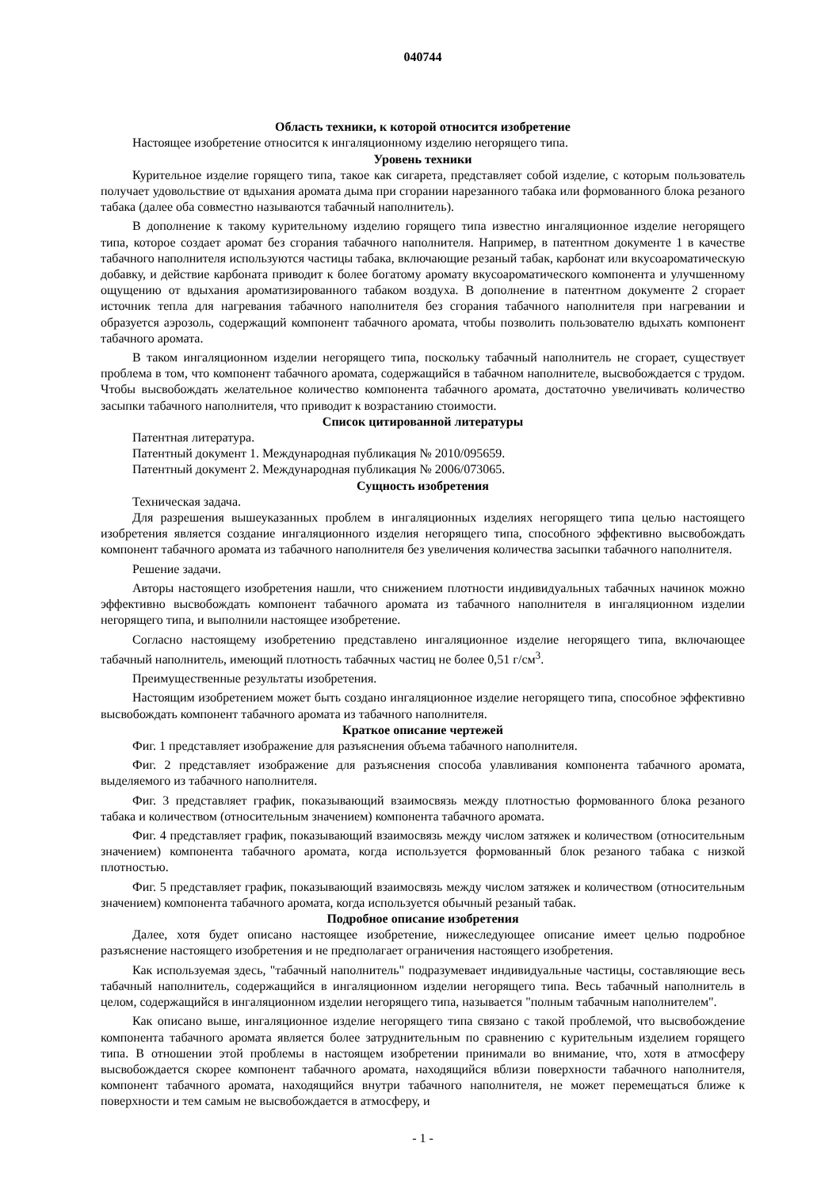040744
Область техники, к которой относится изобретение
Настоящее изобретение относится к ингаляционному изделию негорящего типа.
Уровень техники
Курительное изделие горящего типа, такое как сигарета, представляет собой изделие, с которым пользователь получает удовольствие от вдыхания аромата дыма при сгорании нарезанного табака или формованного блока резаного табака (далее оба совместно называются табачный наполнитель).
В дополнение к такому курительному изделию горящего типа известно ингаляционное изделие негорящего типа, которое создает аромат без сгорания табачного наполнителя. Например, в патентном документе 1 в качестве табачного наполнителя используются частицы табака, включающие резаный табак, карбонат или вкусоароматическую добавку, и действие карбоната приводит к более богатому аромату вкусоароматического компонента и улучшенному ощущению от вдыхания ароматизированного табаком воздуха. В дополнение в патентном документе 2 сгорает источник тепла для нагревания табачного наполнителя без сгорания табачного наполнителя при нагревании и образуется аэрозоль, содержащий компонент табачного аромата, чтобы позволить пользователю вдыхать компонент табачного аромата.
В таком ингаляционном изделии негорящего типа, поскольку табачный наполнитель не сгорает, существует проблема в том, что компонент табачного аромата, содержащийся в табачном наполнителе, высвобождается с трудом. Чтобы высвобождать желательное количество компонента табачного аромата, достаточно увеличивать количество засыпки табачного наполнителя, что приводит к возрастанию стоимости.
Список цитированной литературы
Патентная литература.
Патентный документ 1. Международная публикация № 2010/095659.
Патентный документ 2. Международная публикация № 2006/073065.
Сущность изобретения
Техническая задача.
Для разрешения вышеуказанных проблем в ингаляционных изделиях негорящего типа целью настоящего изобретения является создание ингаляционного изделия негорящего типа, способного эффективно высвобождать компонент табачного аромата из табачного наполнителя без увеличения количества засыпки табачного наполнителя.
Решение задачи.
Авторы настоящего изобретения нашли, что снижением плотности индивидуальных табачных начинок можно эффективно высвобождать компонент табачного аромата из табачного наполнителя в ингаляционном изделии негорящего типа, и выполнили настоящее изобретение.
Согласно настоящему изобретению представлено ингаляционное изделие негорящего типа, включающее табачный наполнитель, имеющий плотность табачных частиц не более 0,51 г/см<sup>3</sup>.
Преимущественные результаты изобретения.
Настоящим изобретением может быть создано ингаляционное изделие негорящего типа, способное эффективно высвобождать компонент табачного аромата из табачного наполнителя.
Краткое описание чертежей
Фиг. 1 представляет изображение для разъяснения объема табачного наполнителя.
Фиг. 2 представляет изображение для разъяснения способа улавливания компонента табачного аромата, выделяемого из табачного наполнителя.
Фиг. 3 представляет график, показывающий взаимосвязь между плотностью формованного блока резаного табака и количеством (относительным значением) компонента табачного аромата.
Фиг. 4 представляет график, показывающий взаимосвязь между числом затяжек и количеством (относительным значением) компонента табачного аромата, когда используется формованный блок резаного табака с низкой плотностью.
Фиг. 5 представляет график, показывающий взаимосвязь между числом затяжек и количеством (относительным значением) компонента табачного аромата, когда используется обычный резаный табак.
Подробное описание изобретения
Далее, хотя будет описано настоящее изобретение, нижеследующее описание имеет целью подробное разъяснение настоящего изобретения и не предполагает ограничения настоящего изобретения.
Как используемая здесь, "табачный наполнитель" подразумевает индивидуальные частицы, составляющие весь табачный наполнитель, содержащийся в ингаляционном изделии негорящего типа. Весь табачный наполнитель в целом, содержащийся в ингаляционном изделии негорящего типа, называется "полным табачным наполнителем".
Как описано выше, ингаляционное изделие негорящего типа связано с такой проблемой, что высвобождение компонента табачного аромата является более затруднительным по сравнению с курительным изделием горящего типа. В отношении этой проблемы в настоящем изобретении принимали во внимание, что, хотя в атмосферу высвобождается скорее компонент табачного аромата, находящийся вблизи поверхности табачного наполнителя, компонент табачного аромата, находящийся внутри табачного наполнителя, не может перемещаться ближе к поверхности и тем самым не высвобождается в атмосферу, и
- 1 -